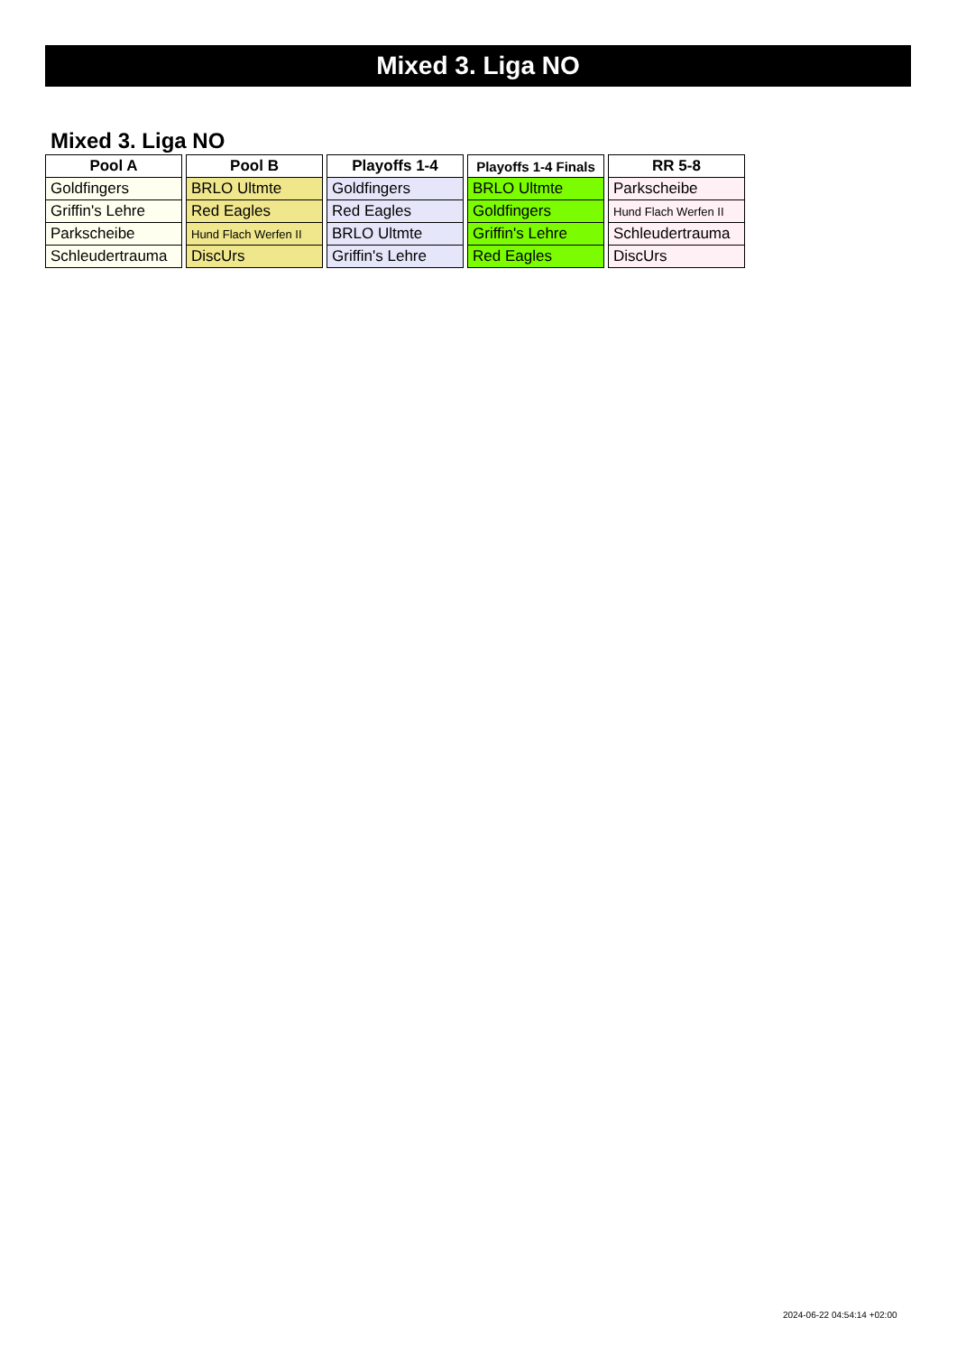Mixed 3. Liga NO
Mixed 3. Liga NO
| Pool A |
| --- |
| Goldfingers |
| Griffin's Lehre |
| Parkscheibe |
| Schleudertrauma |
| Pool B |
| --- |
| BRLO Ultmte |
| Red Eagles |
| Hund Flach Werfen II |
| DiscUrs |
| Playoffs 1-4 |
| --- |
| Goldfingers |
| Red Eagles |
| BRLO Ultmte |
| Griffin's Lehre |
| Playoffs 1-4 Finals |
| --- |
| BRLO Ultmte |
| Goldfingers |
| Griffin's Lehre |
| Red Eagles |
| RR 5-8 |
| --- |
| Parkscheibe |
| Hund Flach Werfen II |
| Schleudertrauma |
| DiscUrs |
2024-06-22 04:54:14 +02:00